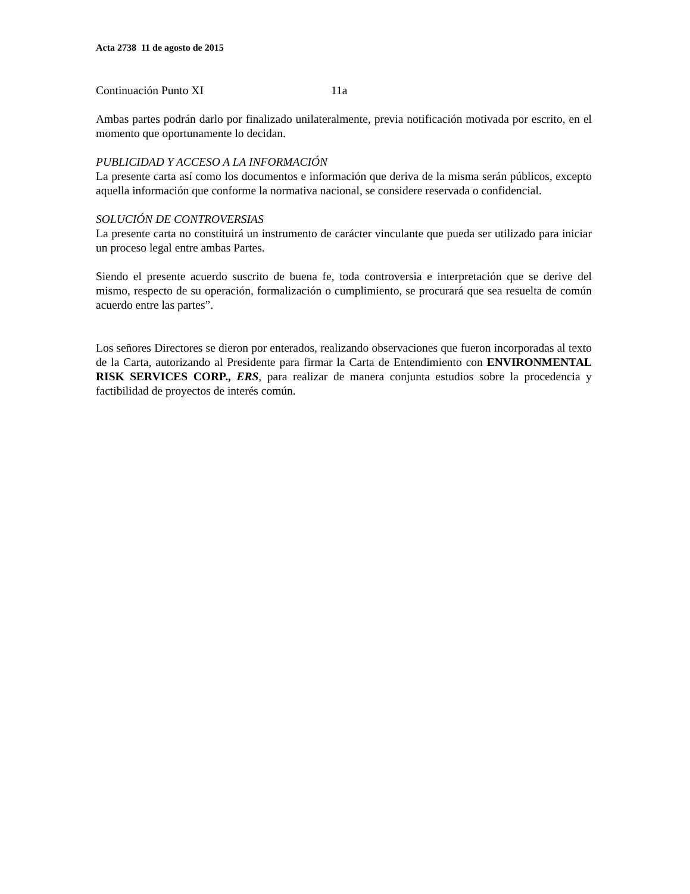Acta 2738 11 de agosto de 2015
Continuación Punto XI 11a
Ambas partes podrán darlo por finalizado unilateralmente, previa notificación motivada por escrito, en el momento que oportunamente lo decidan.
PUBLICIDAD Y ACCESO A LA INFORMACIÓN
La presente carta así como los documentos e información que deriva de la misma serán públicos, excepto aquella información que conforme la normativa nacional, se considere reservada o confidencial.
SOLUCIÓN DE CONTROVERSIAS
La presente carta no constituirá un instrumento de carácter vinculante que pueda ser utilizado para iniciar un proceso legal entre ambas Partes.
Siendo el presente acuerdo suscrito de buena fe, toda controversia e interpretación que se derive del mismo, respecto de su operación, formalización o cumplimiento, se procurará que sea resuelta de común acuerdo entre las partes”.
Los señores Directores se dieron por enterados, realizando observaciones que fueron incorporadas al texto de la Carta, autorizando al Presidente para firmar la Carta de Entendimiento con ENVIRONMENTAL RISK SERVICES CORP., ERS, para realizar de manera conjunta estudios sobre la procedencia y factibilidad de proyectos de interés común.